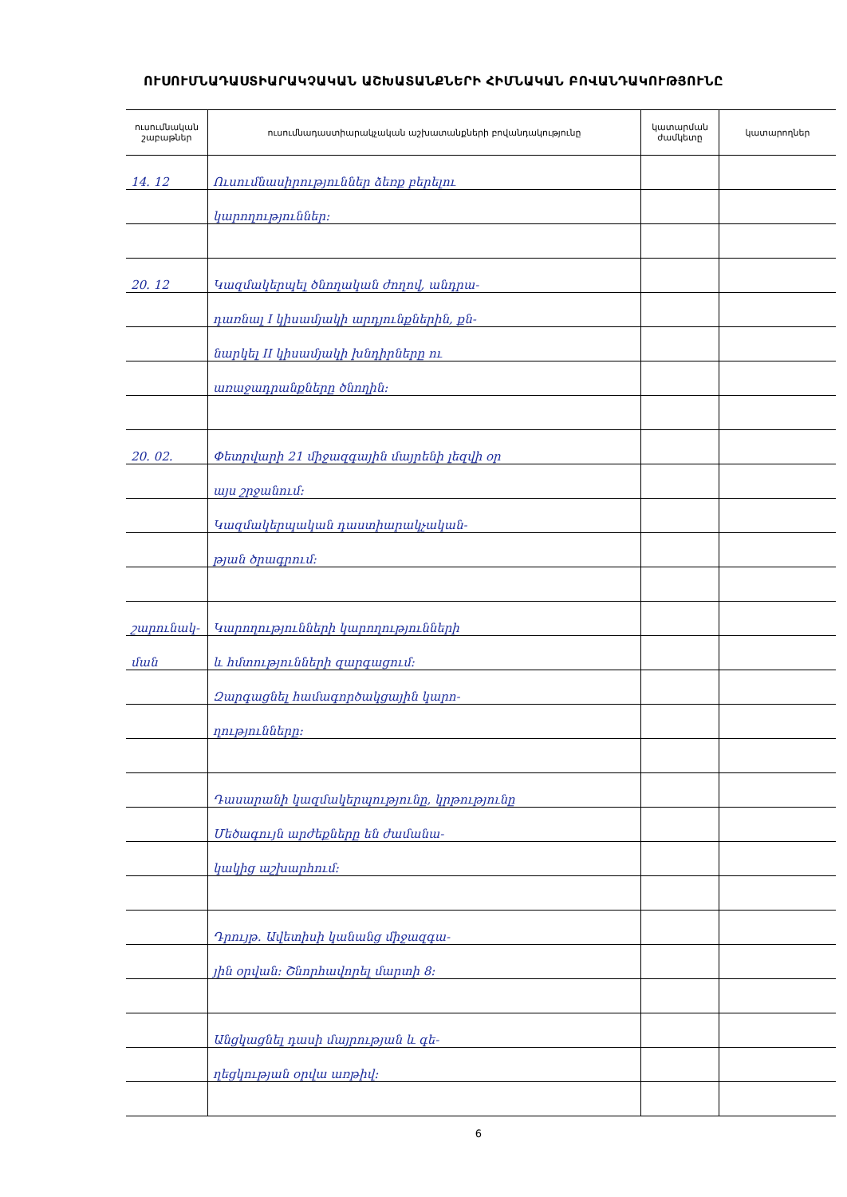ՈՒՍՈՒՄՆԱԴԱՍՏԻԱՐԱԿՉԱԿԱՆ ԱՇԽԱՏԱՆՔՆԵՐԻ ՀԻՄՆԱԿԱՆ ԲՈՎԱՆԴԱԿՈՒԹՅՈՒՆԸ
| ուսումնական շաբաթներ | ուսումնադաստիարակչական աշխատանքների բովանդակությունը | կատարման ժամկետը | կատարողներ |
| --- | --- | --- | --- |
| 14. 12 | Ուսումնասիրություններ ձեռք բերելու | | |
| | կարողություններ: | | |
| 20. 12 | Կազմակերպել ծնողական ժողով, անդրա- | | |
| | դառնալ I կիսամյակի արդյունքներին, քն- | | |
| | նարկել II կիսամյակի խնդիրները ու | | |
| | առաջադրանքները ծնողին: | | |
| 20. 02. | Փետրվարի 21 միջազգային մայրենի լեզվի օր | | |
| | այս շրջանում: | | |
| | Կազմակերպական դաստիարակչական- | | |
| | թյան ծրագրում: | | |
| շարունակ- | Կարողությունների կարողությունների | | |
| ման | և հմտությունների զարգացում: | | |
| | Զարգացնել համագործակցային կարո- | | |
| | ղությունները: | | |
| | Դասարանի կազմակերպությունը, կրթությունը | | |
| | Մեծագույն արժեքները են ժամանա- | | |
| | կակից աշխարհում: | | |
| | Դրույթ. Ավետիսի կանանց միջազգա- | | |
| | յին օրվան: Շնորհավորել մարտի 8: | | |
| | Անցկացնել դասի մայրության և գե- | | |
| | ղեցկության օրվա առթիվ: | | |
6